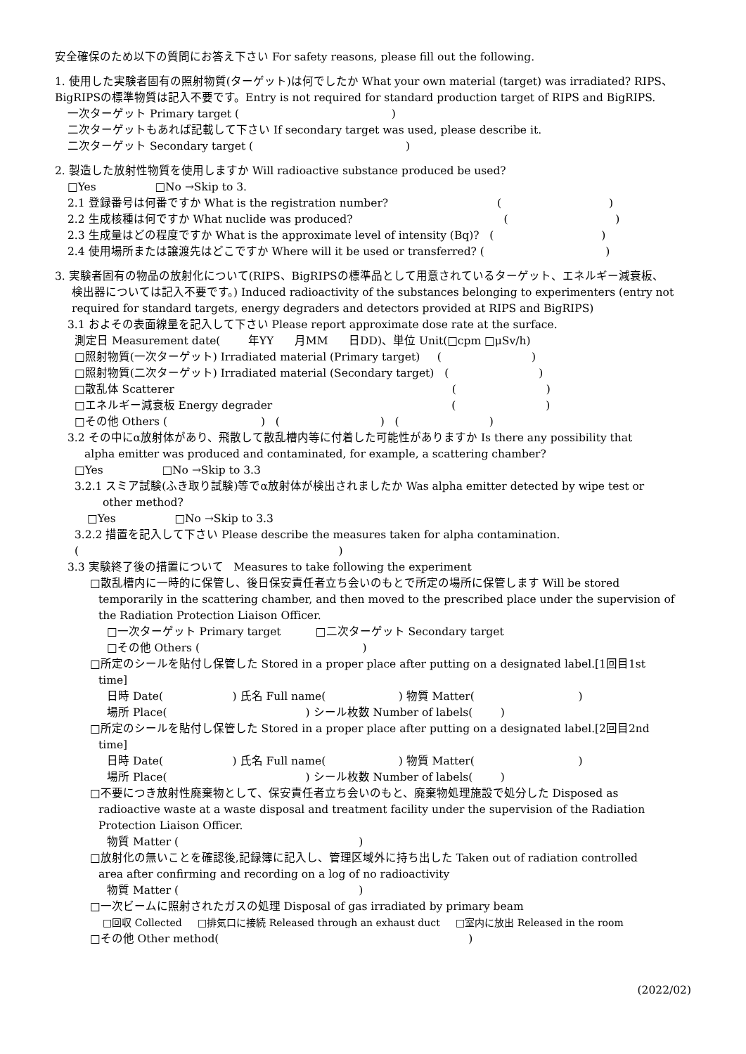安全確保のため以下の質問にお答え下さい For safety reasons, please fill out the following.
1. 使用した実験者固有の照射物質(ターゲット)は何でしたか What your own material (target) was irradiated? RIPS、BigRIPSの標準物質は記入不要です。Entry is not required for standard production target of RIPS and BigRIPS.
一次ターゲット Primary target ( )
二次ターゲットもあれば記載して下さい If secondary target was used, please describe it.
二次ターゲット Secondary target ( )
2. 製造した放射性物質を使用しますか Will radioactive substance produced be used?
□Yes □No →Skip to 3.
2.1 登録番号は何番ですか What is the registration number? ( )
2.2 生成核種は何ですか What nuclide was produced? ( )
2.3 生成量はどの程度ですか What is the approximate level of intensity (Bq)? ( )
2.4 使用場所または譲渡先はどこですか Where will it be used or transferred? ( )
3. 実験者固有の物品の放射化について(RIPS、BigRIPSの標準品として用意されているターゲット、エネルギー減衰板、
検出器については記入不要です。) Induced radioactivity of the substances belonging to experimenters (entry not required for standard targets, energy degraders and detectors provided at RIPS and BigRIPS)
3.1 およその表面線量を記入して下さい Please report approximate dose rate at the surface.
測定日 Measurement date( 年YY 月MM 日DD)、単位 Unit(□cpm □μSv/h)
□照射物質(一次ターゲット) Irradiated material (Primary target) ( )
□照射物質(二次ターゲット) Irradiated material (Secondary target) ( )
□散乱体 Scatterer ( )
□エネルギー減衰板 Energy degrader ( )
□その他 Others ( ) ( ) ( )
3.2 その中にα放射体があり、飛散して散乱槽内等に付着した可能性がありますか Is there any possibility that
alpha emitter was produced and contaminated, for example, a scattering chamber?
□Yes □No →Skip to 3.3
3.2.1 スミア試験(ふき取り試験)等でα放射体が検出されましたか Was alpha emitter detected by wipe test or
other method?
□Yes □No →Skip to 3.3
3.2.2 措置を記入して下さい Please describe the measures taken for alpha contamination.
( )
3.3 実験終了後の措置について Measures to take following the experiment
□散乱槽内に一時的に保管し、後日保安責任者立ち会いのもとで所定の場所に保管します Will be stored
temporarily in the scattering chamber, and then moved to the prescribed place under the supervision of the Radiation Protection Liaison Officer.
□一次ターゲット Primary target □二次ターゲット Secondary target
□その他 Others ( )
□所定のシールを貼付し保管した Stored in a proper place after putting on a designated label.[1回目1st
time]
日時 Date( ) 氏名 Full name( ) 物質 Matter( )
場所 Place( ) シール枚数 Number of labels( )
□所定のシールを貼付し保管した Stored in a proper place after putting on a designated label.[2回目2nd
time]
日時 Date( ) 氏名 Full name( ) 物質 Matter( )
場所 Place( ) シール枚数 Number of labels( )
□不要につき放射性廃棄物として、保安責任者立ち会いのもと、廃棄物処理施設で処分した Disposed as
radioactive waste at a waste disposal and treatment facility under the supervision of the Radiation Protection Liaison Officer.
物質 Matter ( )
□放射化の無いことを確認後,記録簿に記入し、管理区域外に持ち出した Taken out of radiation controlled
area after confirming and recording on a log of no radioactivity
物質 Matter ( )
□一次ビームに照射されたガスの処理 Disposal of gas irradiated by primary beam
□回収 Collected □排気口に接続 Released through an exhaust duct □室内に放出 Released in the room
□その他 Other method( )
(2022/02)